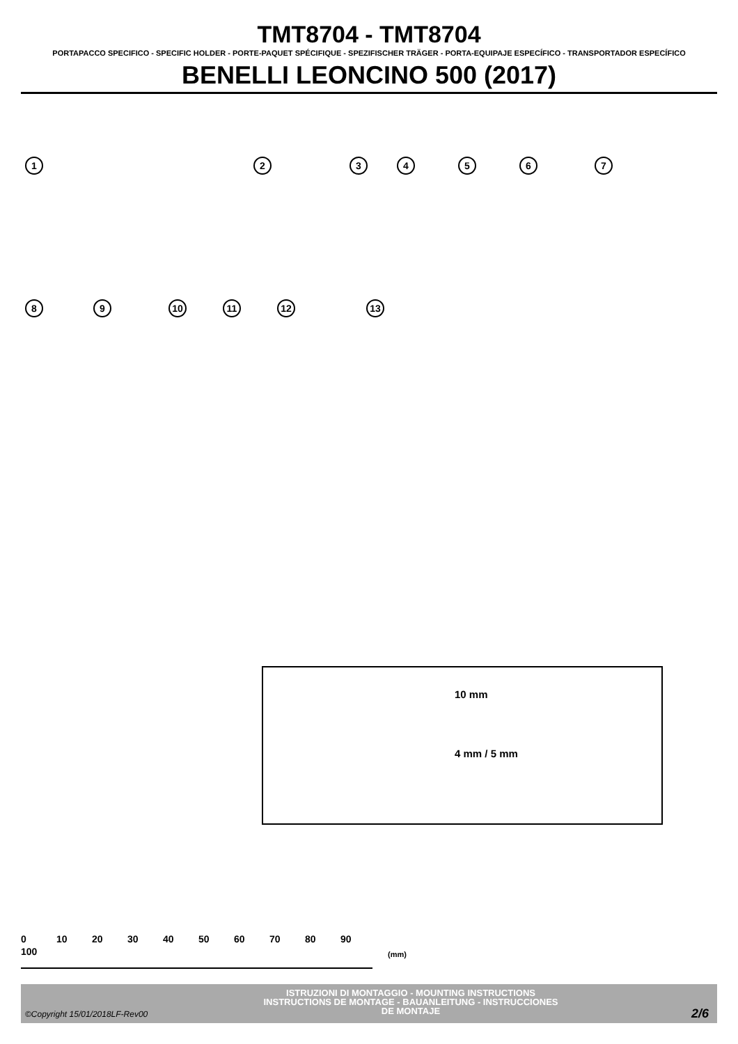TMT8704 - TMT8704
PORTAPACCO SPECIFICO - SPECIFIC HOLDER - PORTE-PAQUET SPÉCIFIQUE - SPEZIFISCHER TRÄGER - PORTA-EQUIPAJE ESPECÍFICO - TRANSPORTADOR ESPECÍFICO
BENELLI LEONCINO 500 (2017)
1 2 3 4 5 6 7
8 9 10 11 12 13
10 mm
4 mm / 5 mm
0 10 20 30 40 50 60 70 80 90 100
(mm)
ISTRUZIONI DI MONTAGGIO - MOUNTING INSTRUCTIONS
INSTRUCTIONS DE MONTAGE - BAUANLEITUNG - INSTRUCCIONES
DE MONTAJE
©Copyright 15/01/2018LF-Rev00 2/6